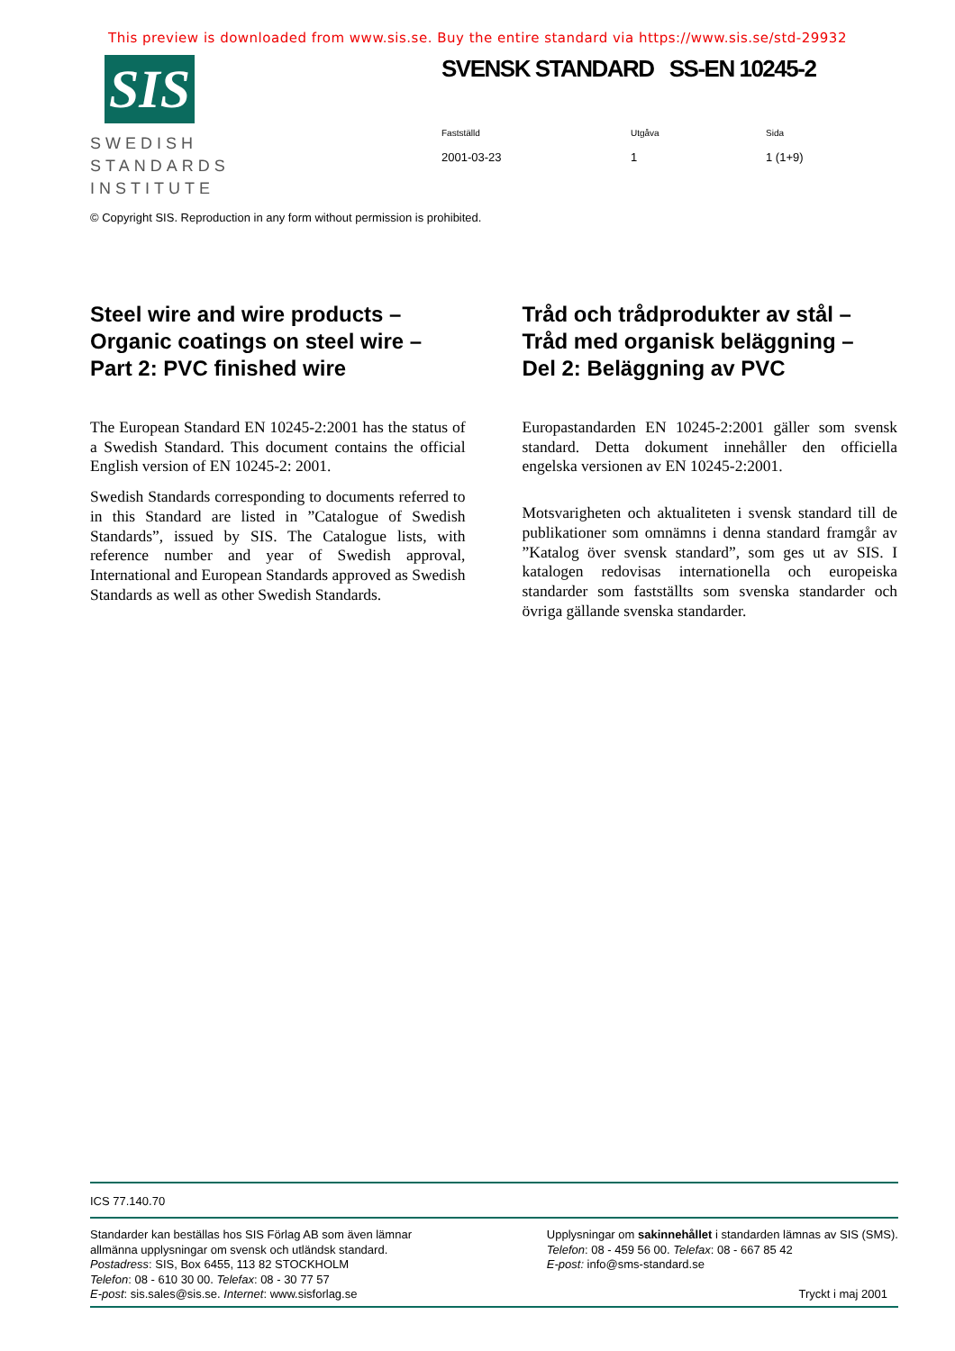This preview is downloaded from www.sis.se. Buy the entire standard via https://www.sis.se/std-29932
SIS
SWEDISH
STANDARDS
INSTITUTE
SVENSK STANDARD SS-EN 10245-2
Fastställd
2001-03-23
Utgåva
1
Sida
1 (1+9)
© Copyright SIS. Reproduction in any form without permission is prohibited.
Steel wire and wire products –
Organic coatings on steel wire –
Part 2: PVC finished wire
The European Standard EN 10245-2:2001 has the status of a Swedish Standard. This document contains the official English version of EN 10245-2: 2001.
Swedish Standards corresponding to documents referred to in this Standard are listed in ”Catalogue of Swedish Standards”, issued by SIS. The Catalogue lists, with reference number and year of Swedish approval, International and European Standards approved as Swedish Standards as well as other Swedish Standards.
Tråd och trådprodukter av stål –
Tråd med organisk beläggning –
Del 2: Beläggning av PVC
Europastandarden EN 10245-2:2001 gäller som svensk standard. Detta dokument innehåller den officiella engelska versionen av EN 10245-2:2001.
Motsvarigheten och aktualiteten i svensk standard till de publikationer som omnämns i denna standard framgår av ”Katalog över svensk standard”, som ges ut av SIS. I katalogen redovisas internationella och europeiska standarder som fastställts som svenska standarder och övriga gällande svenska standarder.
ICS 77.140.70
Standarder kan beställas hos SIS Förlag AB som även lämnar
allmänna upplysningar om svensk och utländsk standard.
Postadress: SIS, Box 6455, 113 82 STOCKHOLM
Telefon: 08 - 610 30 00. Telefax: 08 - 30 77 57
E-post: sis.sales@sis.se. Internet: www.sisforlag.se
Upplysningar om sakinnehållet i standarden lämnas av SIS (SMS).
Telefon: 08 - 459 56 00. Telefax: 08 - 667 85 42
E-post: info@sms-standard.se
Tryckt i maj 2001